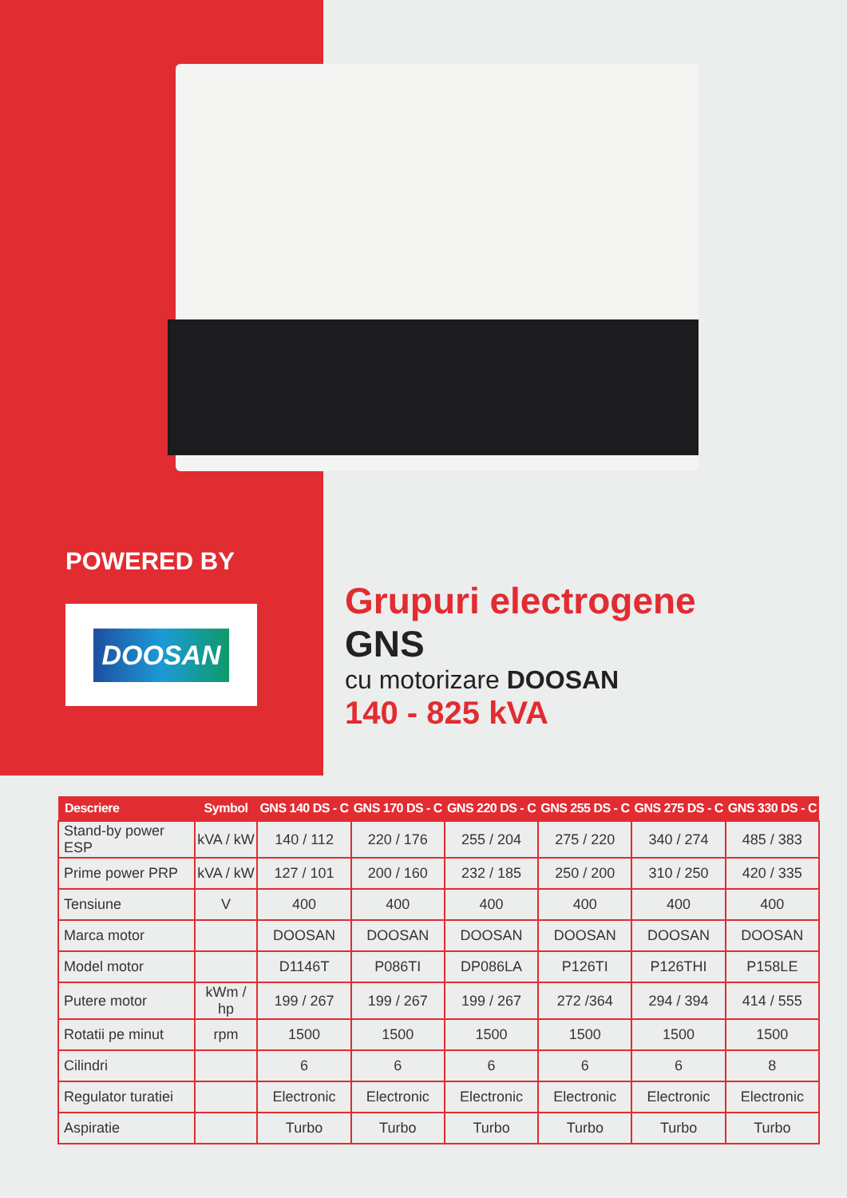POWERED BY
DOOSAN
Grupuri electrogene
GNS
cu motorizare DOOSAN
140 - 825 kVA
| Descriere | Symbol | GNS 140 DS - C | GNS 170 DS - C | GNS 220 DS - C | GNS 255 DS - C | GNS 275 DS - C | GNS 330 DS - C |
| --- | --- | --- | --- | --- | --- | --- | --- |
| Stand-by power ESP | kVA / kW | 140 / 112 | 220 / 176 | 255 / 204 | 275 / 220 | 340 / 274 | 485 / 383 |
| Prime power PRP | kVA / kW | 127 / 101 | 200 / 160 | 232 / 185 | 250 / 200 | 310 / 250 | 420 / 335 |
| Tensiune | V | 400 | 400 | 400 | 400 | 400 | 400 |
| Marca motor | | DOOSAN | DOOSAN | DOOSAN | DOOSAN | DOOSAN | DOOSAN |
| Model motor | | D1146T | P086TI | DP086LA | P126TI | P126THI | P158LE |
| Putere motor | kWm / hp | 199 / 267 | 199 / 267 | 199 / 267 | 272 /364 | 294 / 394 | 414 / 555 |
| Rotatii pe minut | rpm | 1500 | 1500 | 1500 | 1500 | 1500 | 1500 |
| Cilindri | | 6 | 6 | 6 | 6 | 6 | 8 |
| Regulator turatiei | | Electronic | Electronic | Electronic | Electronic | Electronic | Electronic |
| Aspiratie | | Turbo | Turbo | Turbo | Turbo | Turbo | Turbo |